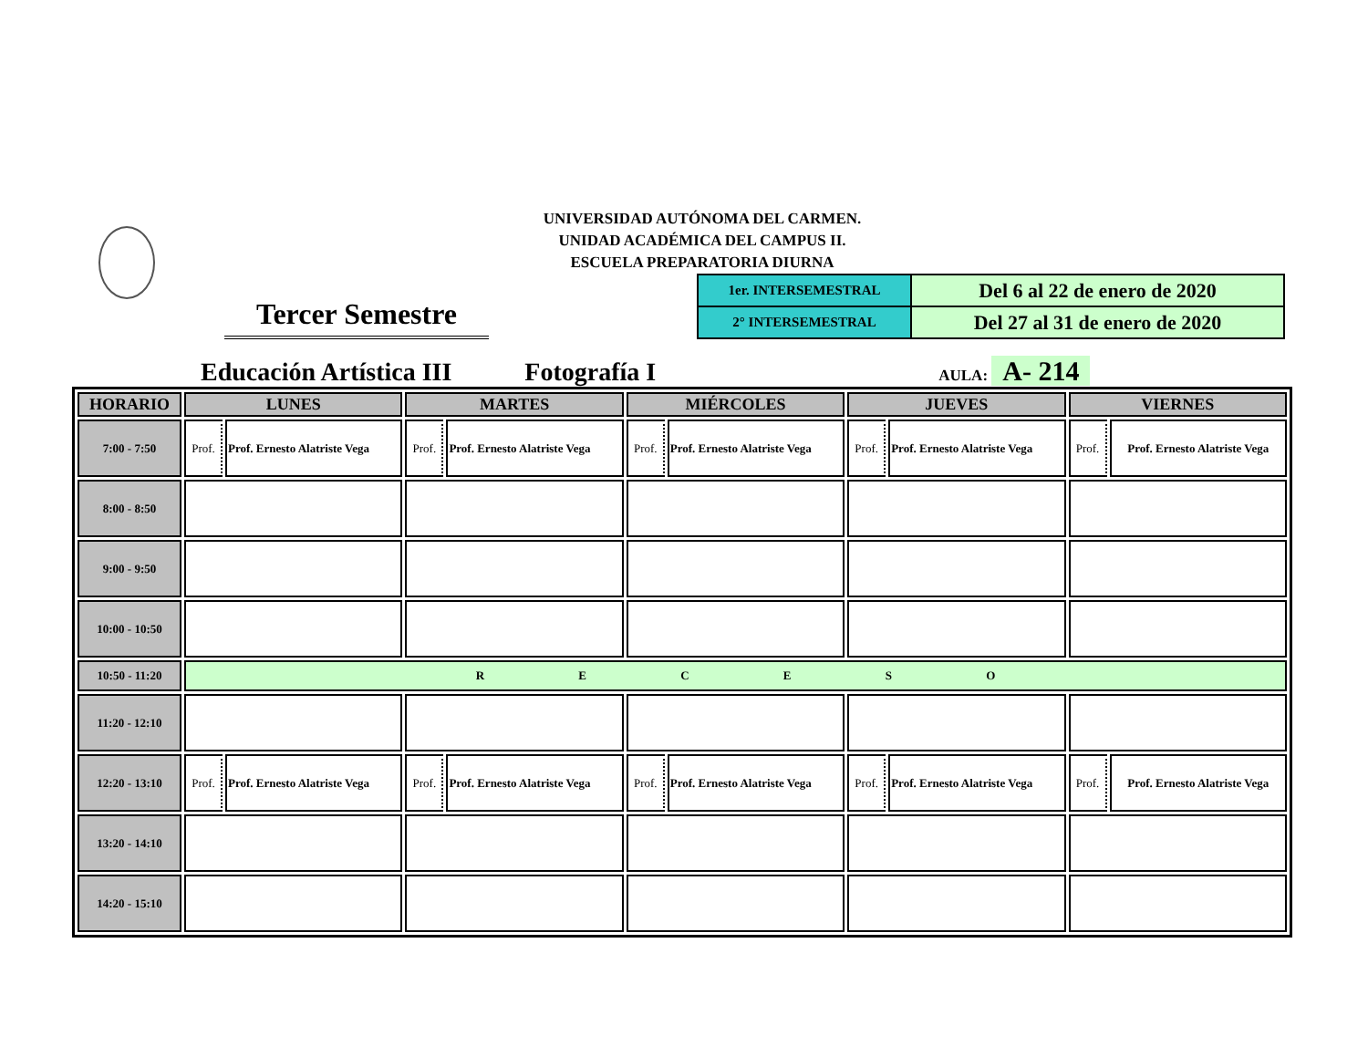UNIVERSIDAD AUTÓNOMA DEL CARMEN.
UNIDAD ACADÉMICA DEL CAMPUS II.
ESCUELA PREPARATORIA DIURNA
Tercer Semestre
| 1er. INTERSEMESTRAL | Del 6 al 22 de enero de 2020 |
| 2° INTERSEMESTRAL | Del 27 al 31 de enero de 2020 |
Educación Artística III
Fotografía I
AULA: A- 214
| HORARIO | LUNES | | MARTES | | MIÉRCOLES | | JUEVES | | VIERNES | |
| --- | --- | --- | --- | --- | --- | --- | --- | --- | --- | --- |
| 7:00 - 7:50 | Prof. | Prof. Ernesto Alatriste Vega | Prof. | Prof. Ernesto Alatriste Vega | Prof. | Prof. Ernesto Alatriste Vega | Prof. | Prof. Ernesto Alatriste Vega | Prof. | Prof. Ernesto Alatriste Vega |
| 8:00 - 8:50 | | | | | | | | | | |
| 9:00 - 9:50 | | | | | | | | | | |
| 10:00 - 10:50 | | | | | | | | | | |
| 10:50 - 11:20 | R E C E S O | | | | | | | | | |
| 11:20 - 12:10 | | | | | | | | | | |
| 12:20 - 13:10 | Prof. | Prof. Ernesto Alatriste Vega | Prof. | Prof. Ernesto Alatriste Vega | Prof. | Prof. Ernesto Alatriste Vega | Prof. | Prof. Ernesto Alatriste Vega | Prof. | Prof. Ernesto Alatriste Vega |
| 13:20 - 14:10 | | | | | | | | | | |
| 14:20 - 15:10 | | | | | | | | | | |